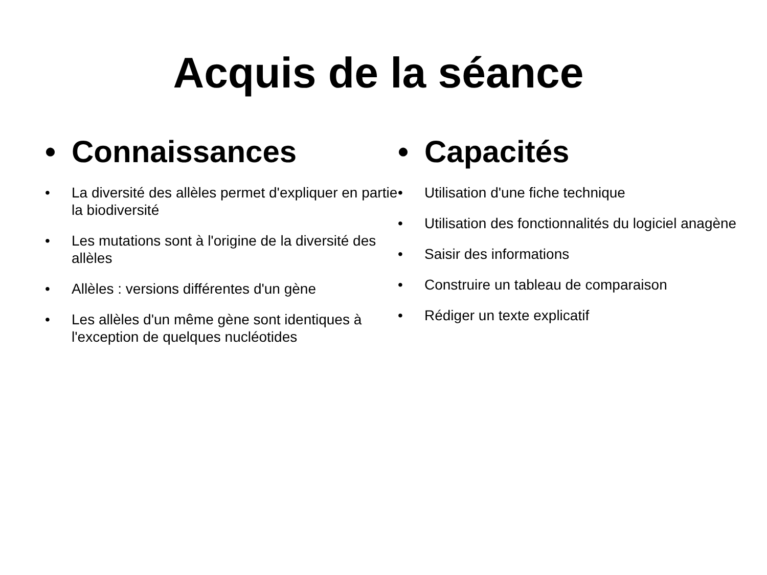Acquis de la séance
• Connaissances
• La diversité des allèles permet d'expliquer en partie la biodiversité
• Les mutations sont à l'origine de la diversité des allèles
• Allèles : versions différentes d'un gène
• Les allèles d'un même gène sont identiques à l'exception de quelques nucléotides
• Capacités
• Utilisation d'une fiche technique
• Utilisation des fonctionnalités du logiciel anagène
• Saisir des informations
• Construire un tableau de comparaison
• Rédiger un texte explicatif